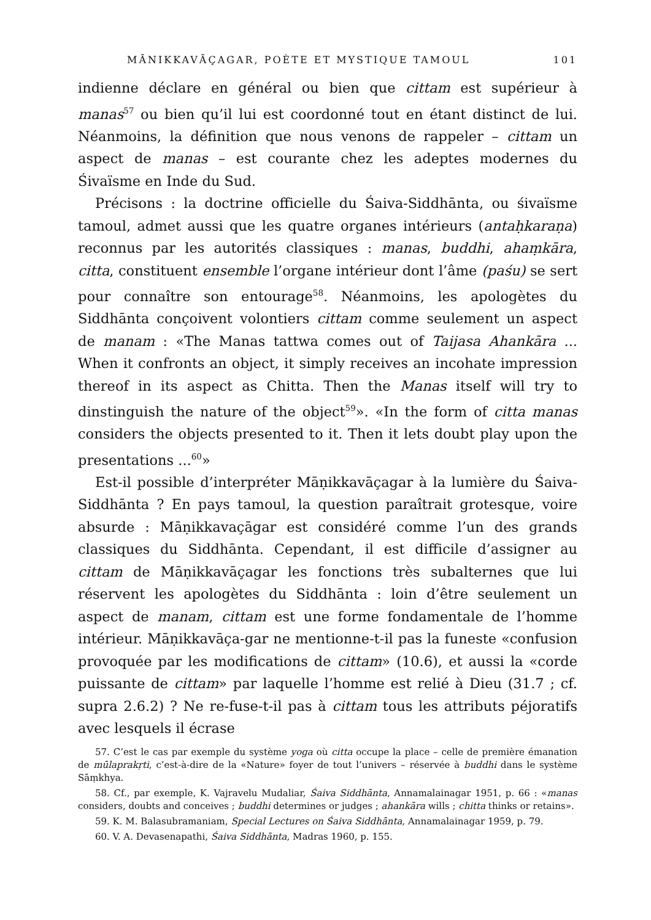MĀNIKKAVĀÇAGAR, POÈTE ET MYSTIQUE TAMOUL 101
indienne déclare en général ou bien que cittam est supérieur à manas<sup>57</sup> ou bien qu’il lui est coordonné tout en étant distinct de lui. Néanmoins, la définition que nous venons de rappeler – cittam un aspect de manas – est courante chez les adeptes modernes du Śivaïsme en Inde du Sud.
Précisons : la doctrine officielle du Śaiva-Siddhānta, ou śivaïsme tamoul, admet aussi que les quatre organes intérieurs (antaḥkaraṇa) reconnus par les autorités classiques : manas, buddhi, ahaṃkāra, citta, constituent ensemble l’organe intérieur dont l’âme (paśu) se sert pour connaître son entourage<sup>58</sup>. Néanmoins, les apologètes du Siddhānta conçoivent volontiers cittam comme seulement un aspect de manam : «The Manas tattwa comes out of Taijasa Ahankāra ... When it confronts an object, it simply receives an incohate impression thereof in its aspect as Chitta. Then the Manas itself will try to dinstinguish the nature of the object<sup>59</sup>». «In the form of citta manas considers the objects presented to it. Then it lets doubt play upon the presentations ...<sup>60</sup>»
Est-il possible d’interpréter Māṇikkavāçagar à la lumière du Śaiva-Siddhānta ? En pays tamoul, la question paraîtrait grotesque, voire absurde : Māṇikkavaçāgar est considéré comme l’un des grands classiques du Siddhānta. Cependant, il est difficile d’assigner au cittam de Māṇikkavāçagar les fonctions très subalternes que lui réservent les apologètes du Siddhānta : loin d’être seulement un aspect de manam, cittam est une forme fondamentale de l’homme intérieur. Māṇikkavāça-gar ne mentionne-t-il pas la funeste «confusion provoquée par les modifications de cittam» (10.6), et aussi la «corde puissante de cittam» par laquelle l’homme est relié à Dieu (31.7 ; cf. supra 2.6.2) ? Ne re-fuse-t-il pas à cittam tous les attributs péjoratifs avec lesquels il écrase
57. C’est le cas par exemple du système yoga où citta occupe la place – celle de première émanation de mūlaprakṛti, c’est-à-dire de la «Nature» foyer de tout l’univers – réservée à buddhi dans le système Sāṃkhya.
58. Cf., par exemple, K. Vajravelu Mudaliar, Śaiva Siddhānta, Annamalainagar 1951, p. 66 : «manas considers, doubts and conceives ; buddhi determines or judges ; ahankāra wills ; chitta thinks or retains».
59. K. M. Balasubramaniam, Special Lectures on Śaiva Siddhānta, Annamalainagar 1959, p. 79.
60. V. A. Devasenapathi, Śaiva Siddhānta, Madras 1960, p. 155.